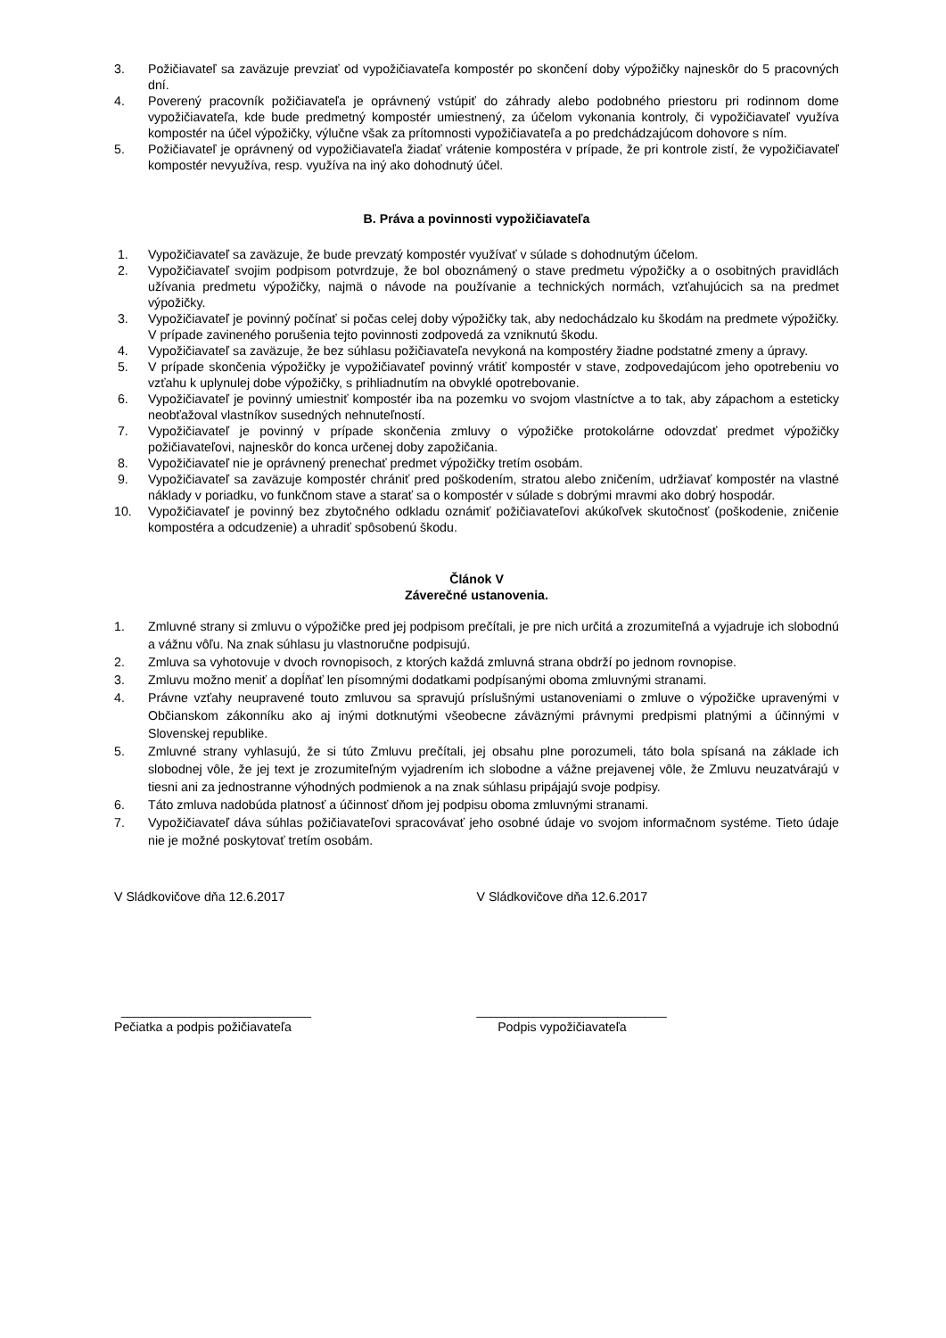3. Požičiavateľ sa zaväzuje prevziať od vypožičiavateľa kompostér po skončení doby výpožičky najneskôr do 5 pracovných dní.
4. Poverený pracovník požičiavateľa je oprávnený vstúpiť do záhrady alebo podobného priestoru pri rodinnom dome vypožičiavateľa, kde bude predmetný kompostér umiestnený, za účelom vykonania kontroly, či vypožičiavateľ využíva kompostér na účel výpožičky, výlučne však za prítomnosti vypožičiavateľa a po predchádzajúcom dohovore s ním.
5. Požičiavateľ je oprávnený od vypožičiavateľa žiadať vrátenie kompostéra v prípade, že pri kontrole zistí, že vypožičiavateľ kompostér nevyužíva, resp. využíva na iný ako dohodnutý účel.
B. Práva a povinnosti vypožičiavateľa
1. Vypožičiavateľ sa zaväzuje, že bude prevzatý kompostér využívať v súlade s dohodnutým účelom.
2. Vypožičiavateľ svojim podpisom potvrdzuje, že bol oboznámený o stave predmetu výpožičky a o osobitných pravidlách užívania predmetu výpožičky, najmä o návode na používanie a technických normách, vzťahujúcich sa na predmet výpožičky.
3. Vypožičiavateľ je povinný počínať si počas celej doby výpožičky tak, aby nedochádzalo ku škodám na predmete výpožičky. V prípade zavineného porušenia tejto povinnosti zodpovedá za vzniknutú škodu.
4. Vypožičiavateľ sa zaväzuje, že bez súhlasu požičiavateľa nevykoná na kompostéry žiadne podstatné zmeny a úpravy.
5. V prípade skončenia výpožičky je vypožičiavateľ povinný vrátiť kompostér v stave, zodpovedajúcom jeho opotrebeniu vo vzťahu k uplynulej dobe výpožičky, s prihliadnutím na obvyklé opotrebovanie.
6. Vypožičiavateľ je povinný umiestniť kompostér iba na pozemku vo svojom vlastníctve a to tak, aby zápachom a esteticky neobťažoval vlastníkov susedných nehnuteľností.
7. Vypožičiavateľ je povinný v prípade skončenia zmluvy o výpožičke protokolárne odovzdať predmet výpožičky požičiavateľovi, najneskôr do konca určenej doby zapožičania.
8. Vypožičiavateľ nie je oprávnený prenechať predmet výpožičky tretím osobám.
9. Vypožičiavateľ sa zaväzuje kompostér chrániť pred poškodením, stratou alebo zničením, udržiavať kompostér na vlastné náklady v poriadku, vo funkčnom stave a starať sa o kompostér v súlade s dobrými mravmi ako dobrý hospodár.
10. Vypožičiavateľ je povinný bez zbytočného odkladu oznámiť požičiavateľovi akúkoľvek skutočnosť (poškodenie, zničenie kompostéra a odcudzenie) a uhradiť spôsobenú škodu.
Článok V
Záverečné ustanovenia.
1. Zmluvné strany si zmluvu o výpožičke pred jej podpisom prečítali, je pre nich určitá a zrozumiteľná a vyjadruje ich slobodnú a vážnu vôľu. Na znak súhlasu ju vlastnoručne podpisujú.
2. Zmluva sa vyhotovuje v dvoch rovnopisoch, z ktorých každá zmluvná strana obdrží po jednom rovnopise.
3. Zmluvu možno meniť a dopĺňať len písomnými dodatkami podpísanými oboma zmluvnými stranami.
4. Právne vzťahy neupravené touto zmluvou sa spravujú príslušnými ustanoveniami o zmluve o výpožičke upravenými v Občianskom zákonníku ako aj inými dotknutými všeobecne záväznými právnymi predpismi platnými a účinnými v Slovenskej republike.
5. Zmluvné strany vyhlasujú, že si túto Zmluvu prečítali, jej obsahu plne porozumeli, táto bola spísaná na základe ich slobodnej vôle, že jej text je zrozumiteľným vyjadrením ich slobodne a vážne prejavenej vôle, že Zmluvu neuzatvárajú v tiesni ani za jednostranne výhodných podmienok a na znak súhlasu pripájajú svoje podpisy.
6. Táto zmluva nadobúda platnosť a účinnosť dňom jej podpisu oboma zmluvnými stranami.
7. Vypožičiavateľ dáva súhlas požičiavateľovi spracovávať jeho osobné údaje vo svojom informačnom systéme. Tieto údaje nie je možné poskytovať tretím osobám.
V Sládkovičove dňa 12.6.2017 V Sládkovičove dňa 12.6.2017
___________________________ ___________________________
Pečiatka a podpis požičiavateľa Podpis vypožičiavateľa